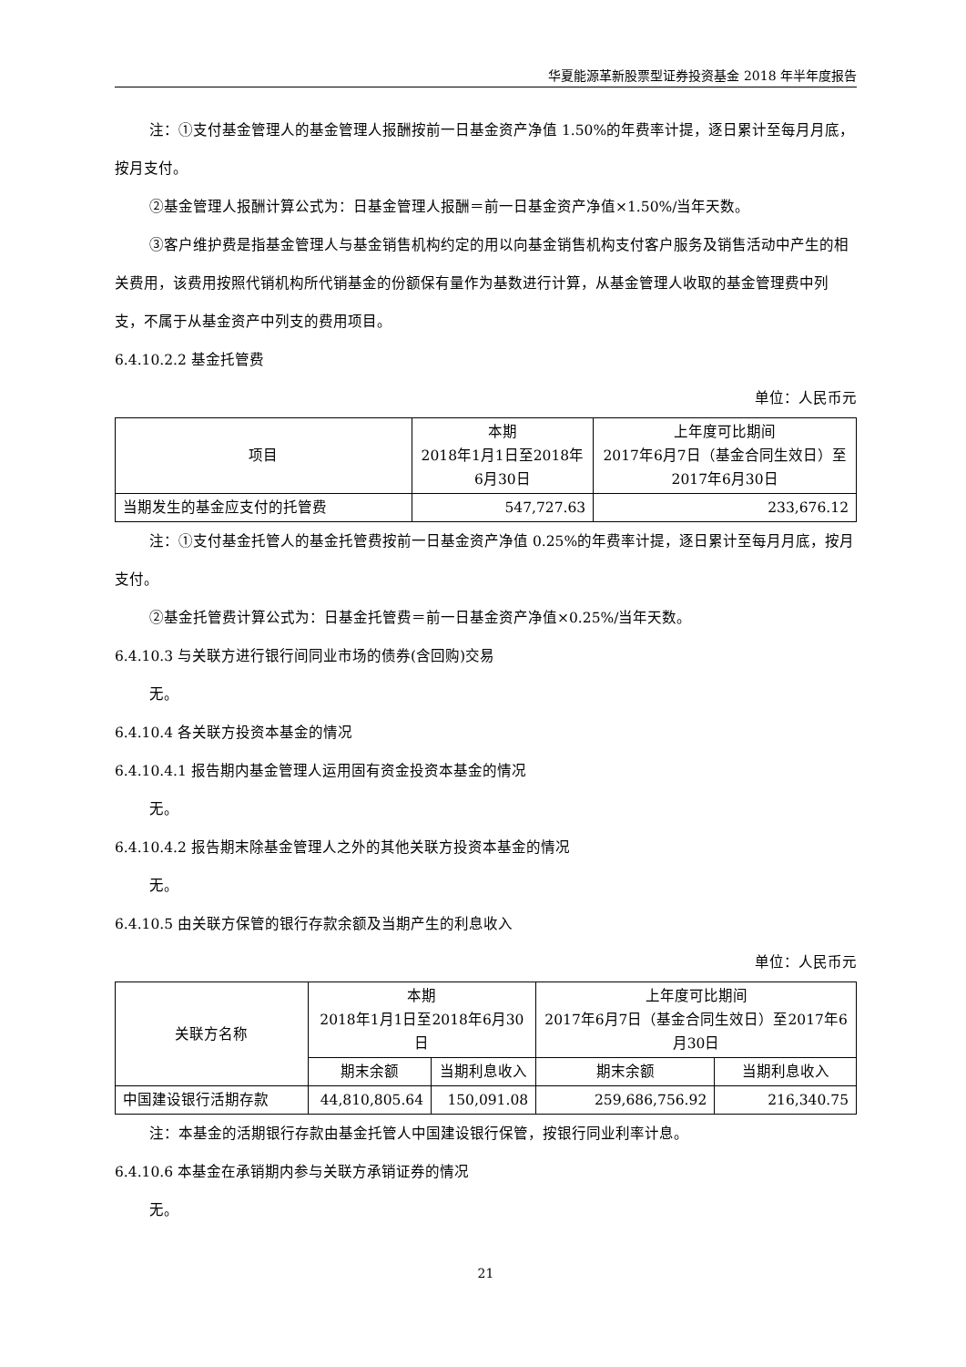华夏能源革新股票型证券投资基金 2018 年半年度报告
注：①支付基金管理人的基金管理人报酬按前一日基金资产净值 1.50%的年费率计提，逐日累计至每月月底，按月支付。
②基金管理人报酬计算公式为：日基金管理人报酬＝前一日基金资产净值×1.50%/当年天数。
③客户维护费是指基金管理人与基金销售机构约定的用以向基金销售机构支付客户服务及销售活动中产生的相关费用，该费用按照代销机构所代销基金的份额保有量作为基数进行计算，从基金管理人收取的基金管理费中列支，不属于从基金资产中列支的费用项目。
6.4.10.2.2 基金托管费
单位：人民币元
| 项目 | 本期 2018年1月1日至2018年6月30日 | 上年度可比期间 2017年6月7日（基金合同生效日）至2017年6月30日 |
| --- | --- | --- |
| 当期发生的基金应支付的托管费 | 547,727.63 | 233,676.12 |
注：①支付基金托管人的基金托管费按前一日基金资产净值 0.25%的年费率计提，逐日累计至每月月底，按月支付。
②基金托管费计算公式为：日基金托管费＝前一日基金资产净值×0.25%/当年天数。
6.4.10.3 与关联方进行银行间同业市场的债券(含回购)交易
无。
6.4.10.4 各关联方投资本基金的情况
6.4.10.4.1 报告期内基金管理人运用固有资金投资本基金的情况
无。
6.4.10.4.2 报告期末除基金管理人之外的其他关联方投资本基金的情况
无。
6.4.10.5 由关联方保管的银行存款余额及当期产生的利息收入
单位：人民币元
| 关联方名称 | 本期 2018年1月1日至2018年6月30日 | | 上年度可比期间 2017年6月7日（基金合同生效日）至2017年6月30日 | |
| --- | --- | --- | --- | --- |
| | 期末余额 | 当期利息收入 | 期末余额 | 当期利息收入 |
| 中国建设银行活期存款 | 44,810,805.64 | 150,091.08 | 259,686,756.92 | 216,340.75 |
注：本基金的活期银行存款由基金托管人中国建设银行保管，按银行同业利率计息。
6.4.10.6 本基金在承销期内参与关联方承销证券的情况
无。
21